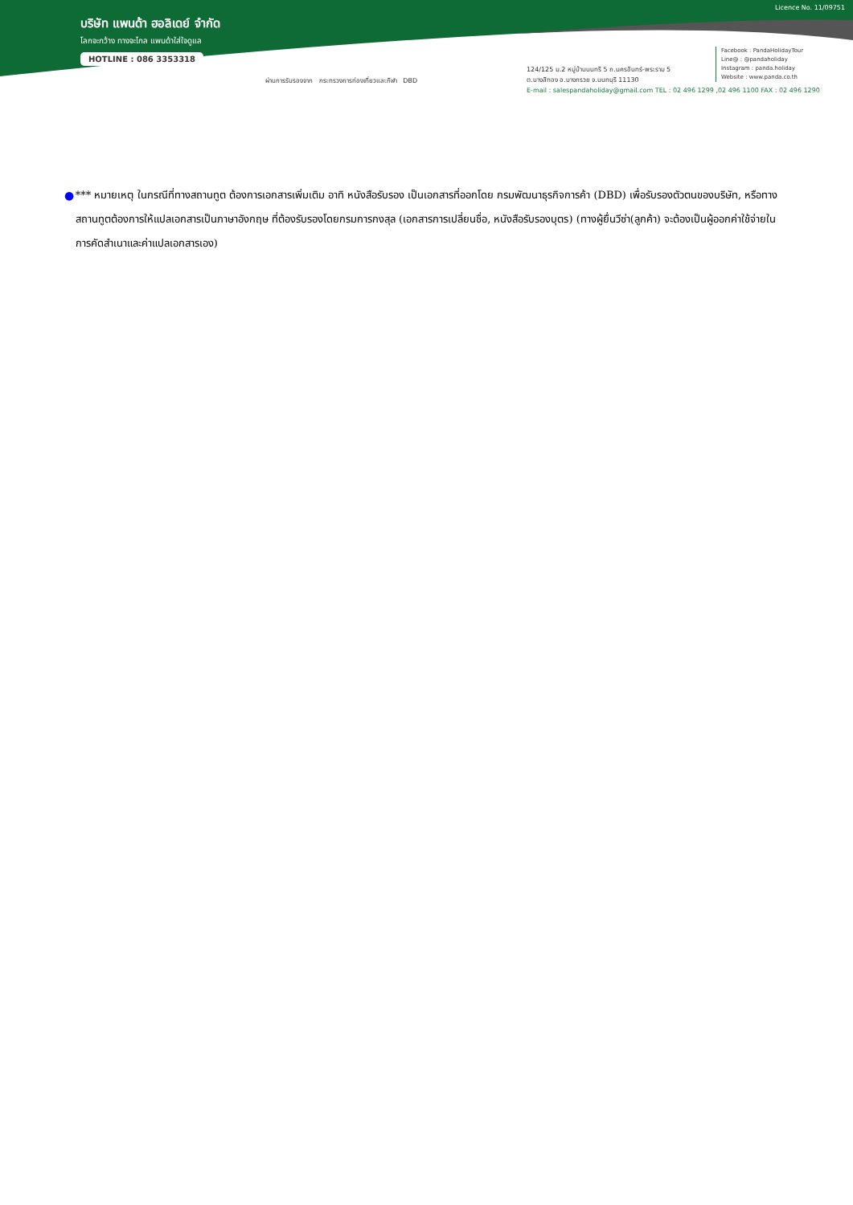บริษัท แพนด้า ฮอลิเดย์ จำกัด
โลกจะกว้าง ทางจะไกล แพนด้าใส่ใจดูแล
HOTLINE : 086 3353318
Licence No. 11/09751
ผ่านการรับรองจาก กระทรวงการท่องเที่ยวและกีฬา DBD
124/125 ม.2 หมู่บ้านนนทรี 5 ถ.นครอินทร์-พระราม 5
ต.บางสีทอง อ.บางกรวย จ.นนทบุรี 11130
E-mail : salespandaholiday@gmail.com TEL : 02 496 1299 ,02 496 1100 FAX : 02 496 1290
Facebook : PandaHolidayTour
Line@ : @pandaholiday
Instagram : panda.holiday
Website : www.panda.co.th
● *** หมายเหตุ ในกรณีที่ทางสถานทูต ต้องการเอกสารเพิ่มเติม อาทิ หนังสือรับรอง เป็นเอกสารที่ออกโดย กรมพัฒนาธุรกิจการค้า (DBD) เพื่อรับรองตัวตนของบริษัท, หรือทางสถานทูตต้องการให้แปลเอกสารเป็นภาษาอังกฤษ ที่ต้องรับรองโดยกรมการกงสุล (เอกสารการเปลี่ยนชื่อ, หนังสือรับรองบุตร) (ทางผู้ยื่นวีซ่า(ลูกค้า) จะต้องเป็นผู้ออกค่าใช้จ่ายในการคัดสำเนาและค่าแปลเอกสารเอง)